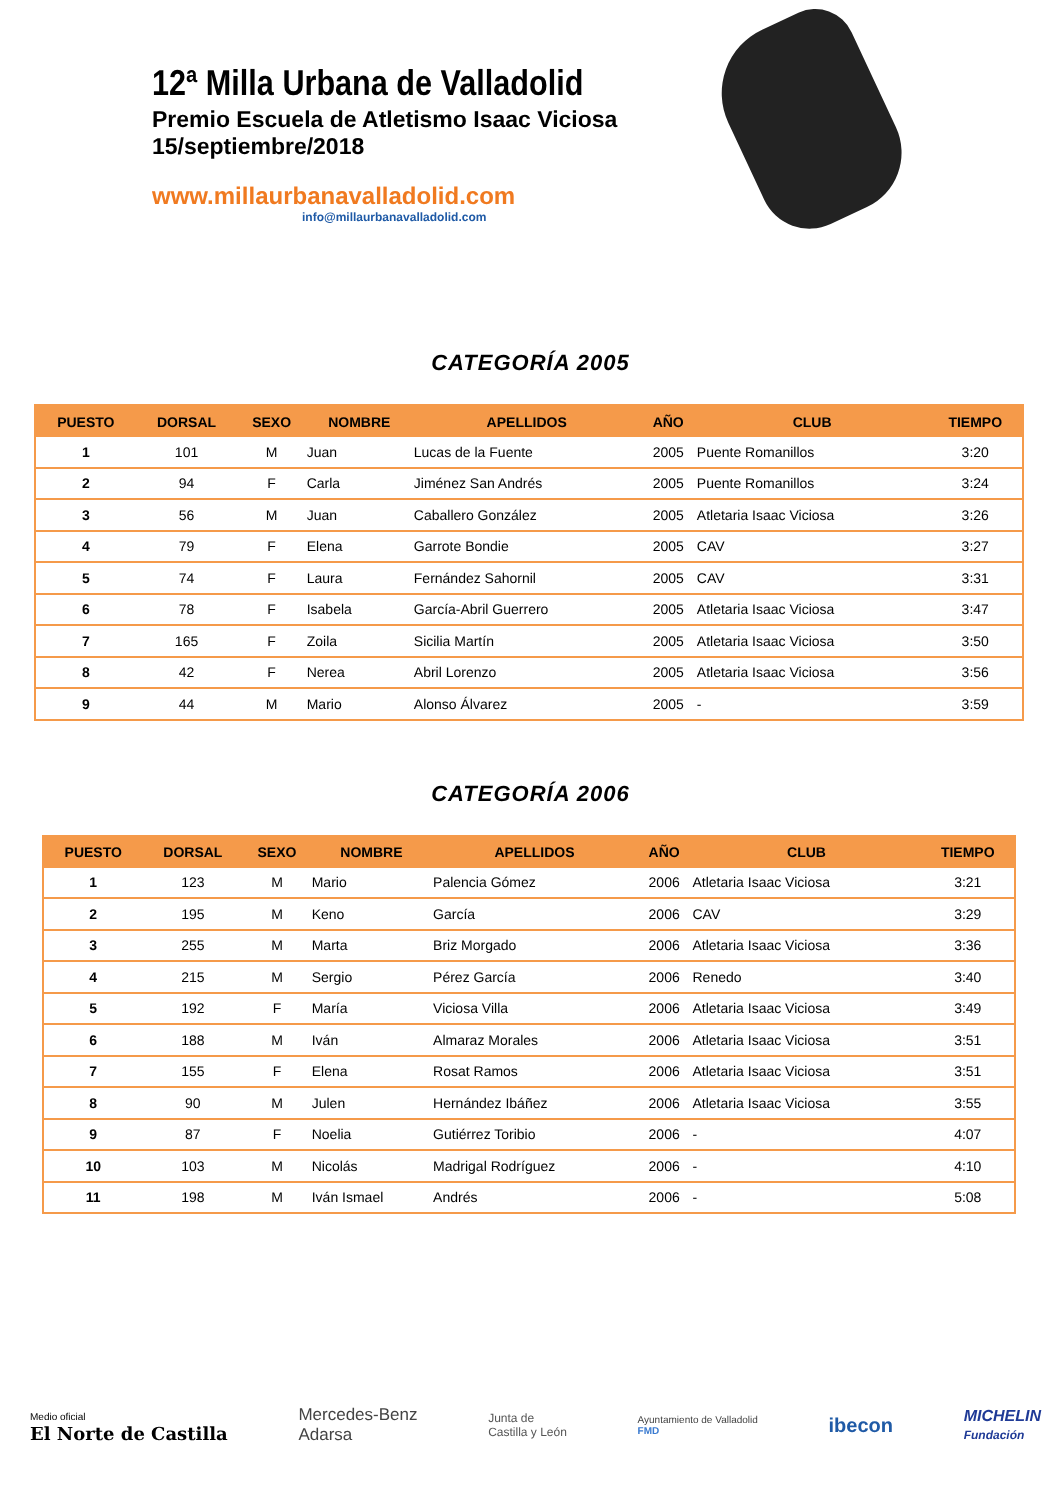12ª Milla Urbana de Valladolid
Premio Escuela de Atletismo Isaac Viciosa
15/septiembre/2018
www.millaurbanavalladolid.com
info@millaurbanavalladolid.com
CATEGORÍA 2005
| PUESTO | DORSAL | SEXO | NOMBRE | APELLIDOS | AÑO | CLUB | TIEMPO |
| --- | --- | --- | --- | --- | --- | --- | --- |
| 1 | 101 | M | Juan | Lucas de la Fuente | 2005 | Puente Romanillos | 3:20 |
| 2 | 94 | F | Carla | Jiménez San Andrés | 2005 | Puente Romanillos | 3:24 |
| 3 | 56 | M | Juan | Caballero González | 2005 | Atletaria Isaac Viciosa | 3:26 |
| 4 | 79 | F | Elena | Garrote Bondie | 2005 | CAV | 3:27 |
| 5 | 74 | F | Laura | Fernández Sahornil | 2005 | CAV | 3:31 |
| 6 | 78 | F | Isabela | García-Abril Guerrero | 2005 | Atletaria Isaac Viciosa | 3:47 |
| 7 | 165 | F | Zoila | Sicilia Martín | 2005 | Atletaria Isaac Viciosa | 3:50 |
| 8 | 42 | F | Nerea | Abril Lorenzo | 2005 | Atletaria Isaac Viciosa | 3:56 |
| 9 | 44 | M | Mario | Alonso Álvarez | 2005 | - | 3:59 |
CATEGORÍA 2006
| PUESTO | DORSAL | SEXO | NOMBRE | APELLIDOS | AÑO | CLUB | TIEMPO |
| --- | --- | --- | --- | --- | --- | --- | --- |
| 1 | 123 | M | Mario | Palencia Gómez | 2006 | Atletaria Isaac Viciosa | 3:21 |
| 2 | 195 | M | Keno | García | 2006 | CAV | 3:29 |
| 3 | 255 | M | Marta | Briz Morgado | 2006 | Atletaria Isaac Viciosa | 3:36 |
| 4 | 215 | M | Sergio | Pérez García | 2006 | Renedo | 3:40 |
| 5 | 192 | F | María | Viciosa Villa | 2006 | Atletaria Isaac Viciosa | 3:49 |
| 6 | 188 | M | Iván | Almaraz Morales | 2006 | Atletaria Isaac Viciosa | 3:51 |
| 7 | 155 | F | Elena | Rosat Ramos | 2006 | Atletaria Isaac Viciosa | 3:51 |
| 8 | 90 | M | Julen | Hernández Ibáñez | 2006 | Atletaria Isaac Viciosa | 3:55 |
| 9 | 87 | F | Noelia | Gutiérrez Toribio | 2006 | - | 4:07 |
| 10 | 103 | M | Nicolás | Madrigal Rodríguez | 2006 | - | 4:10 |
| 11 | 198 | M | Iván Ismael | Andrés | 2006 | - | 5:08 |
Medio oficial
El Norte de Castilla
Mercedes-Benz
Adarsa
Junta de
Castilla y León
Ayuntamiento de Valladolid
FMD
ibecon
MICHELIN
Fundación